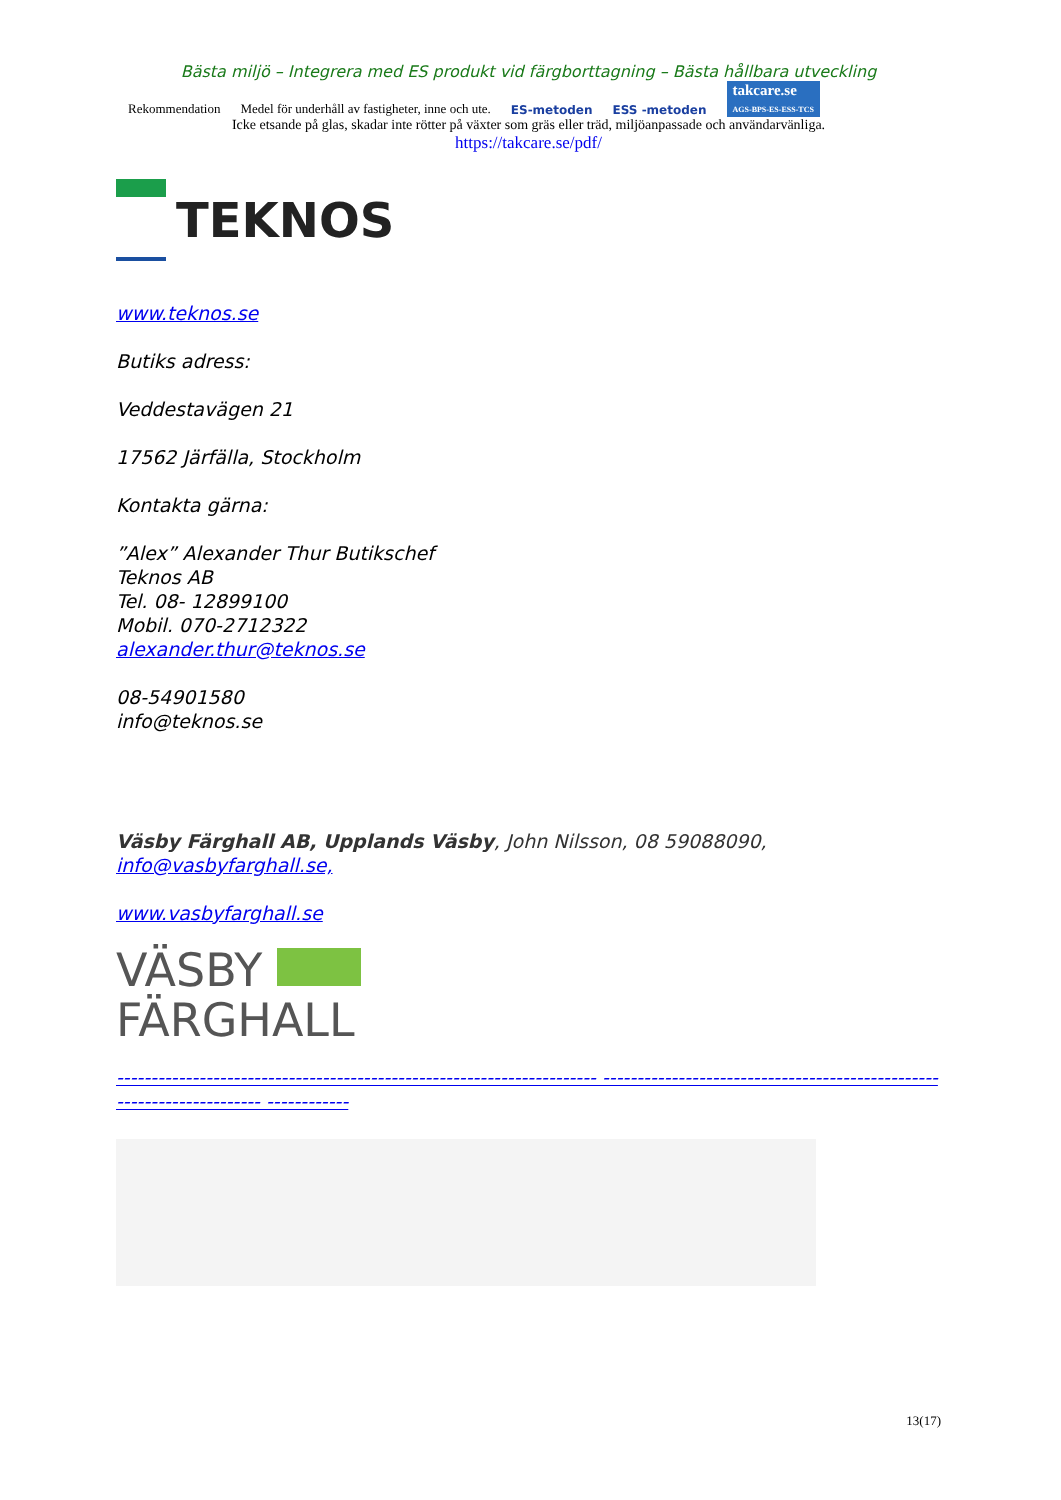Bästa miljö – Integrera med ES produkt vid färgborttagning – Bästa hållbara utveckling
Rekommendation Medel för underhåll av fastigheter, inne och ute. ES-metoden ESS -metoden takcare.se
AGS-BPS-ES-ESS-TCS
Icke etsande på glas, skadar inte rötter på växter som gräs eller träd, miljöanpassade och användarvänliga.
https://takcare.se/pdf/
TEKNOS
www.teknos.se
Butiks adress:
Veddestavägen 21
17562 Järfälla, Stockholm
Kontakta gärna:
”Alex” Alexander Thur Butikschef
Teknos AB
Tel. 08- 12899100
Mobil. 070-2712322
alexander.thur@teknos.se
08-54901580
info@teknos.se
Väsby Färghall AB, Upplands Väsby, John Nilsson, 08 59088090, info@vasbyfarghall.se,
www.vasbyfarghall.se
VÄSBY
FÄRGHALL
---------------------------------------------------------------------- ---------------------------------------------------------------------- ------------
13(17)